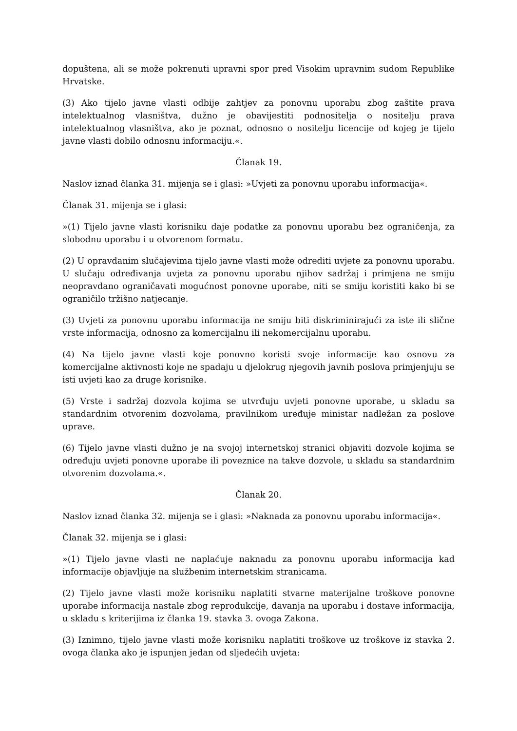dopuštena, ali se može pokrenuti upravni spor pred Visokim upravnim sudom Republike Hrvatske.
(3) Ako tijelo javne vlasti odbije zahtjev za ponovnu uporabu zbog zaštite prava intelektualnog vlasništva, dužno je obavijestiti podnositelja o nositelju prava intelektualnog vlasništva, ako je poznat, odnosno o nositelju licencije od kojeg je tijelo javne vlasti dobilo odnosnu informaciju.«.
Članak 19.
Naslov iznad članka 31. mijenja se i glasi: »Uvjeti za ponovnu uporabu informacija«.
Članak 31. mijenja se i glasi:
»(1) Tijelo javne vlasti korisniku daje podatke za ponovnu uporabu bez ograničenja, za slobodnu uporabu i u otvorenom formatu.
(2) U opravdanim slučajevima tijelo javne vlasti može odrediti uvjete za ponovnu uporabu. U slučaju određivanja uvjeta za ponovnu uporabu njihov sadržaj i primjena ne smiju neopravdano ograničavati mogućnost ponovne uporabe, niti se smiju koristiti kako bi se ograničilo tržišno natjecanje.
(3) Uvjeti za ponovnu uporabu informacija ne smiju biti diskriminirajući za iste ili slične vrste informacija, odnosno za komercijalnu ili nekomercijalnu uporabu.
(4) Na tijelo javne vlasti koje ponovno koristi svoje informacije kao osnovu za komercijalne aktivnosti koje ne spadaju u djelokrug njegovih javnih poslova primjenjuju se isti uvjeti kao za druge korisnike.
(5) Vrste i sadržaj dozvola kojima se utvrđuju uvjeti ponovne uporabe, u skladu sa standardnim otvorenim dozvolama, pravilnikom uređuje ministar nadležan za poslove uprave.
(6) Tijelo javne vlasti dužno je na svojoj internetskoj stranici objaviti dozvole kojima se određuju uvjeti ponovne uporabe ili poveznice na takve dozvole, u skladu sa standardnim otvorenim dozvolama.«.
Članak 20.
Naslov iznad članka 32. mijenja se i glasi: »Naknada za ponovnu uporabu informacija«.
Članak 32. mijenja se i glasi:
»(1) Tijelo javne vlasti ne naplaćuje naknadu za ponovnu uporabu informacija kad informacije objavljuje na službenim internetskim stranicama.
(2) Tijelo javne vlasti može korisniku naplatiti stvarne materijalne troškove ponovne uporabe informacija nastale zbog reprodukcije, davanja na uporabu i dostave informacija, u skladu s kriterijima iz članka 19. stavka 3. ovoga Zakona.
(3) Iznimno, tijelo javne vlasti može korisniku naplatiti troškove uz troškove iz stavka 2. ovoga članka ako je ispunjen jedan od sljedećih uvjeta: